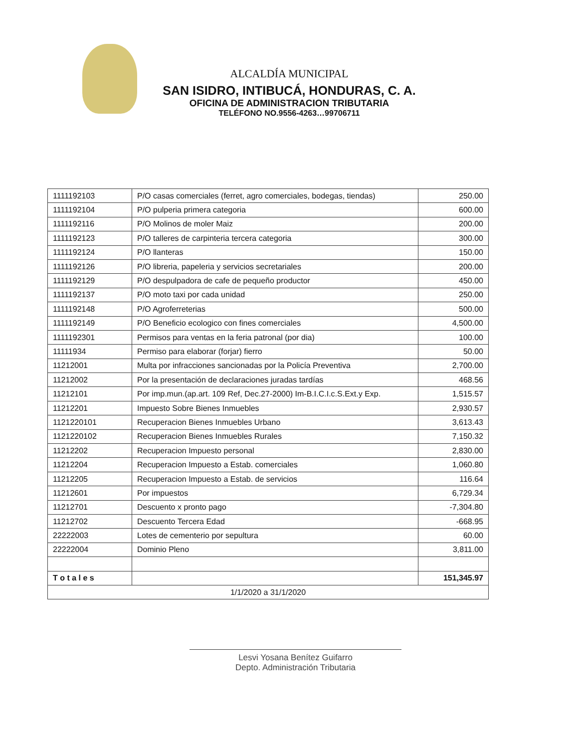ALCALDÍA MUNICIPAL
SAN ISIDRO, INTIBUCÁ, HONDURAS, C. A.
OFICINA DE ADMINISTRACION TRIBUTARIA
TELÉFONO NO.9556-4263…99706711
| 1111192103 | P/O casas comerciales (ferret, agro comerciales, bodegas, tiendas) | 250.00 |
| 1111192104 | P/O pulperia primera categoria | 600.00 |
| 1111192116 | P/O Molinos de moler Maiz | 200.00 |
| 1111192123 | P/O talleres de carpinteria tercera categoria | 300.00 |
| 1111192124 | P/O llanteras | 150.00 |
| 1111192126 | P/O libreria, papeleria y servicios secretariales | 200.00 |
| 1111192129 | P/O despulpadora de cafe de pequeño productor | 450.00 |
| 1111192137 | P/O moto taxi por cada unidad | 250.00 |
| 1111192148 | P/O Agroferreterias | 500.00 |
| 1111192149 | P/O Beneficio ecologico con fines comerciales | 4,500.00 |
| 1111192301 | Permisos para ventas en la feria patronal (por dia) | 100.00 |
| 11111934 | Permiso para elaborar (forjar) fierro | 50.00 |
| 11212001 | Multa por infracciones sancionadas por la Policía Preventiva | 2,700.00 |
| 11212002 | Por la presentación de declaraciones juradas tardías | 468.56 |
| 11212101 | Por imp.mun.(ap.art. 109 Ref, Dec.27-2000) Im-B.I.C.I.c.S.Ext.y Exp. | 1,515.57 |
| 11212201 | Impuesto Sobre Bienes Inmuebles | 2,930.57 |
| 1121220101 | Recuperacion Bienes Inmuebles Urbano | 3,613.43 |
| 1121220102 | Recuperacion Bienes Inmuebles Rurales | 7,150.32 |
| 11212202 | Recuperacion Impuesto personal | 2,830.00 |
| 11212204 | Recuperacion Impuesto a Estab. comerciales | 1,060.80 |
| 11212205 | Recuperacion Impuesto a Estab. de servicios | 116.64 |
| 11212601 | Por impuestos | 6,729.34 |
| 11212701 | Descuento x pronto pago | -7,304.80 |
| 11212702 | Descuento Tercera Edad | -668.95 |
| 22222003 | Lotes de cementerio por sepultura | 60.00 |
| 22222004 | Dominio Pleno | 3,811.00 |
| T o t a l e s | | 151,345.97 |
| 1/1/2020 a 31/1/2020 | | |
Lesvi Yosana Benítez Guifarro
Depto. Administración Tributaria